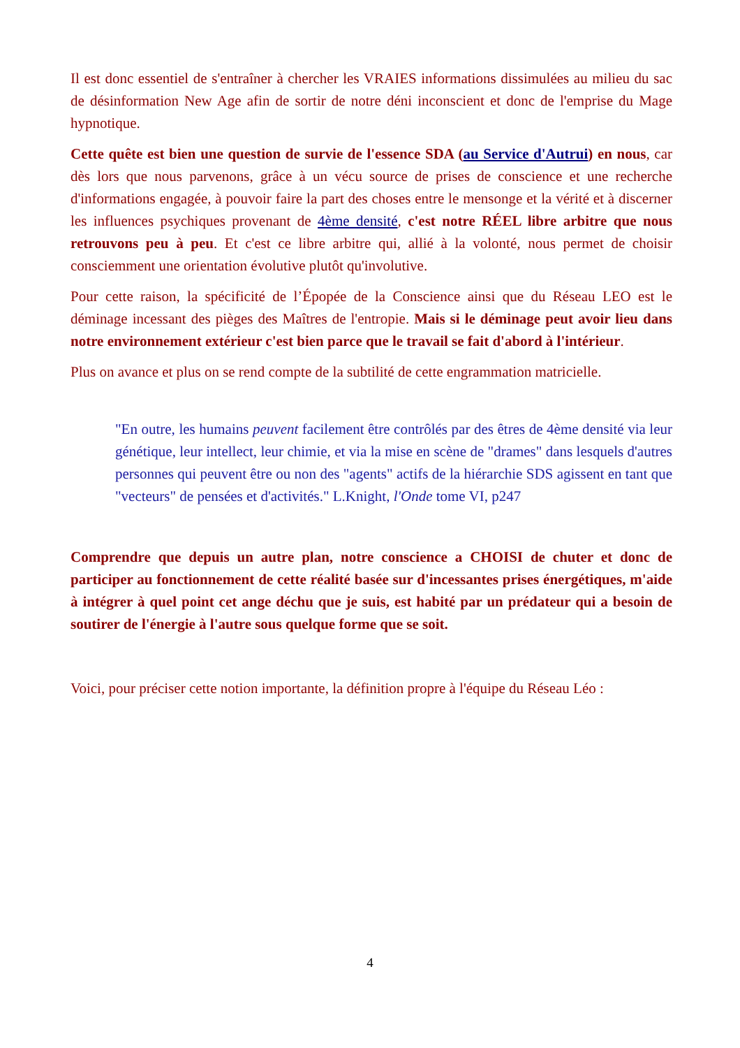Il est donc essentiel de s'entraîner à chercher les VRAIES informations dissimulées au milieu du sac de désinformation New Age afin de sortir de notre déni inconscient et donc de l'emprise du Mage hypnotique.
Cette quête est bien une question de survie de l'essence SDA (au Service d'Autrui) en nous, car dès lors que nous parvenons, grâce à un vécu source de prises de conscience et une recherche d'informations engagée, à pouvoir faire la part des choses entre le mensonge et la vérité et à discerner les influences psychiques provenant de 4ème densité, c'est notre RÉEL libre arbitre que nous retrouvons peu à peu. Et c'est ce libre arbitre qui, allié à la volonté, nous permet de choisir consciemment une orientation évolutive plutôt qu'involutive.
Pour cette raison, la spécificité de l’Épopée de la Conscience ainsi que du Réseau LEO est le déminage incessant des pièges des Maîtres de l'entropie. Mais si le déminage peut avoir lieu dans notre environnement extérieur c'est bien parce que le travail se fait d'abord à l'intérieur.
Plus on avance et plus on se rend compte de la subtilité de cette engrammation matricielle.
"En outre, les humains peuvent facilement être contrôlés par des êtres de 4ème densité via leur génétique, leur intellect, leur chimie, et via la mise en scène de "drames" dans lesquels d'autres personnes qui peuvent être ou non des "agents" actifs de la hiérarchie SDS agissent en tant que "vecteurs" de pensées et d'activités." L.Knight, l'Onde tome VI, p247
Comprendre que depuis un autre plan, notre conscience a CHOISI de chuter et donc de participer au fonctionnement de cette réalité basée sur d'incessantes prises énergétiques, m'aide à intégrer à quel point cet ange déchu que je suis, est habité par un prédateur qui a besoin de soutirer de l'énergie à l'autre sous quelque forme que se soit.
Voici, pour préciser cette notion importante, la définition propre à l'équipe du Réseau Léo :
4